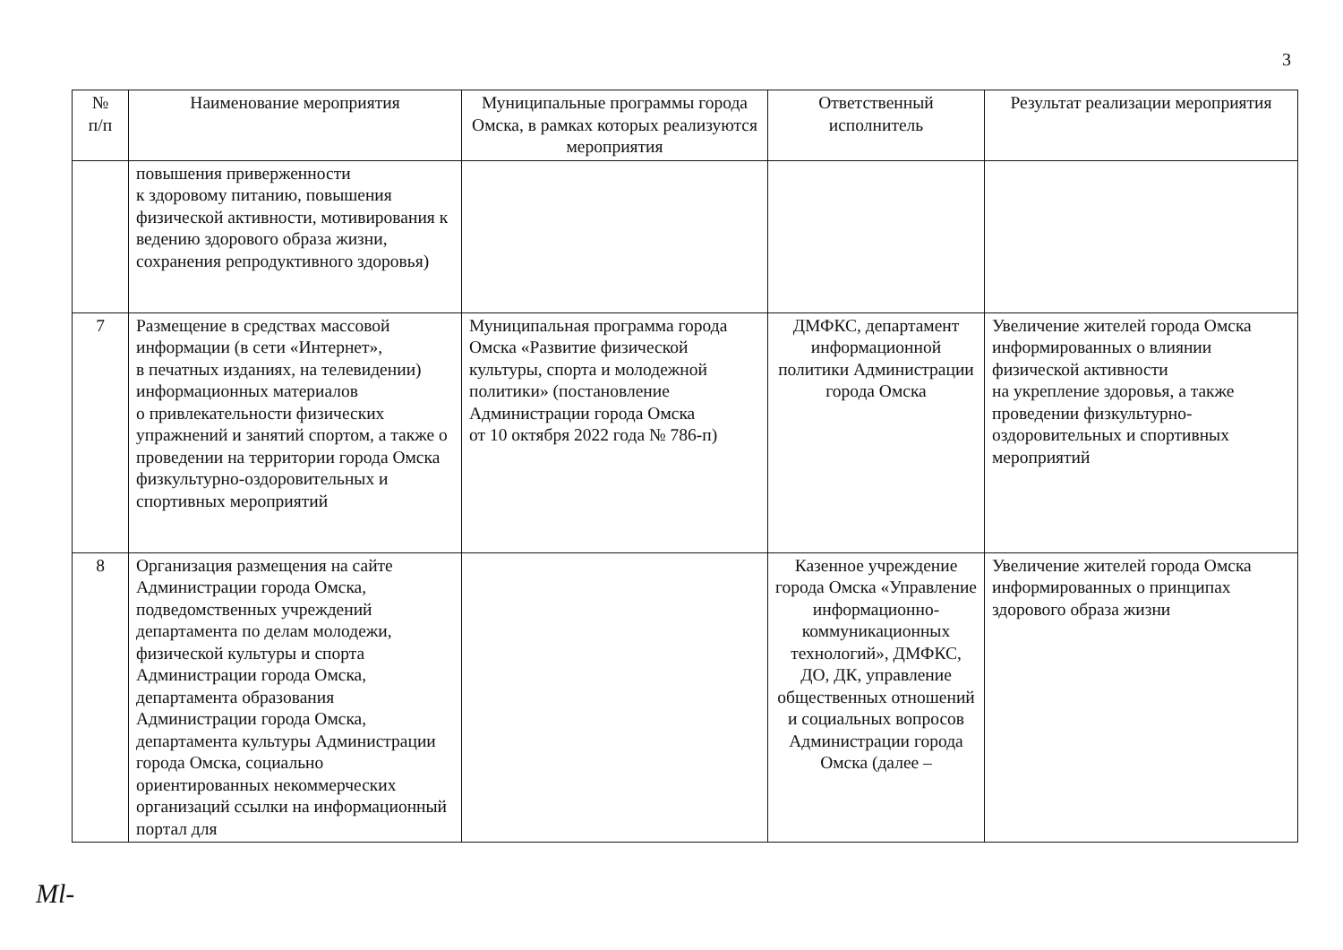3
| № п/п | Наименование мероприятия | Муниципальные программы города Омска, в рамках которых реализуются мероприятия | Ответственный исполнитель | Результат реализации мероприятия |
| --- | --- | --- | --- | --- |
| | повышения приверженности к здоровому питанию, повышения физической активности, мотивирования к ведению здорового образа жизни, сохранения репродуктивного здоровья) | | | |
| 7 | Размещение в средствах массовой информации (в сети «Интернет», в печатных изданиях, на телевидении) информационных материалов о привлекательности физических упражнений и занятий спортом, а также о проведении на территории города Омска физкультурно-оздоровительных и спортивных мероприятий | Муниципальная программа города Омска «Развитие физической культуры, спорта и молодежной политики» (постановление Администрации города Омска от 10 октября 2022 года № 786-п) | ДМФКС, департамент информационной политики Администрации города Омска | Увеличение жителей города Омска информированных о влиянии физической активности на укрепление здоровья, а также проведении физкультурно-оздоровительных и спортивных мероприятий |
| 8 | Организация размещения на сайте Администрации города Омска, подведомственных учреждений департамента по делам молодежи, физической культуры и спорта Администрации города Омска, департамента образования Администрации города Омска, департамента культуры Администрации города Омска, социально ориентированных некоммерческих организаций ссылки на информационный портал для | | Казенное учреждение города Омска «Управление информационно-коммуникационных технологий», ДМФКС, ДО, ДК, управление общественных отношений и социальных вопросов Администрации города Омска (далее – | Увеличение жителей города Омска информированных о принципах здорового образа жизни |
Ml-